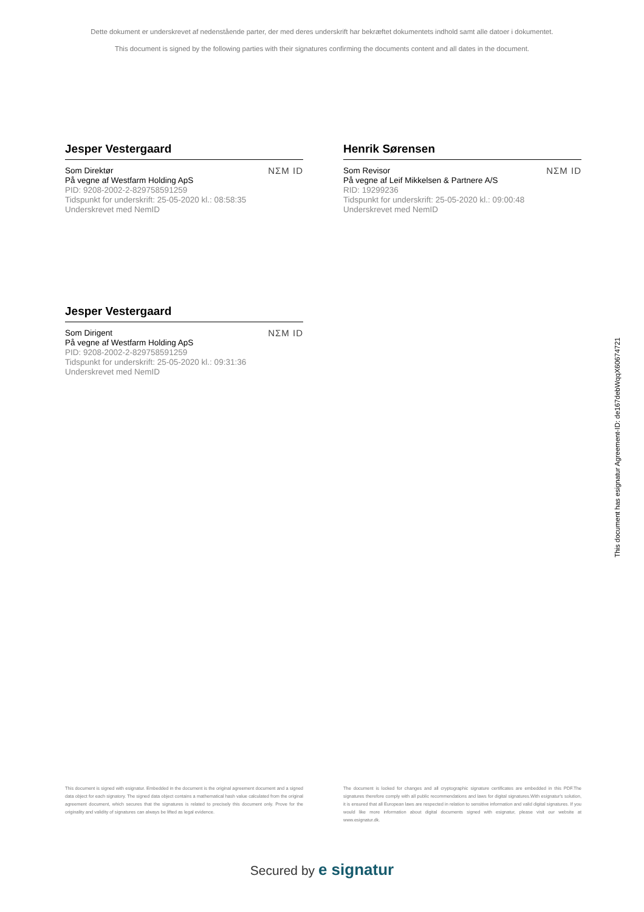Dette dokument er underskrevet af nedenstående parter, der med deres underskrift har bekræftet dokumentets indhold samt alle datoer i dokumentet.
This document is signed by the following parties with their signatures confirming the documents content and all dates in the document.
Jesper Vestergaard
Som Direktør
På vegne af Westfarm Holding ApS
PID: 9208-2002-2-829758591259
Tidspunkt for underskrift: 25-05-2020 kl.: 08:58:35
Underskrevet med NemID
NΣM ID
Henrik Sørensen
Som Revisor
På vegne af Leif Mikkelsen & Partnere A/S
RID: 19299236
Tidspunkt for underskrift: 25-05-2020 kl.: 09:00:48
Underskrevet med NemID
NΣM ID
Jesper Vestergaard
Som Dirigent
På vegne af Westfarm Holding ApS
PID: 9208-2002-2-829758591259
Tidspunkt for underskrift: 25-05-2020 kl.: 09:31:36
Underskrevet med NemID
NΣM ID
This document has esignatur Agreement-ID: de167debWqqX60674721
This document is signed with esignatur. Embedded in the document is the original agreement document and a signed data object for each signatory. The signed data object contains a mathematical hash value calculated from the original agreement document, which secures that the signatures is related to precisely this document only. Prove for the originality and validity of signatures can always be lifted as legal evidence.
The document is locked for changes and all cryptographic signature certificates are embedded in this PDF.The signatures therefore comply with all public recommendations and laws for digital signatures.With esignatur's solution, it is ensured that all European laws are respected in relation to sensitive information and valid digital signatures. If you would like more information about digital documents signed with esignatur, please visit our website at www.esignatur.dk.
Secured by e signatur